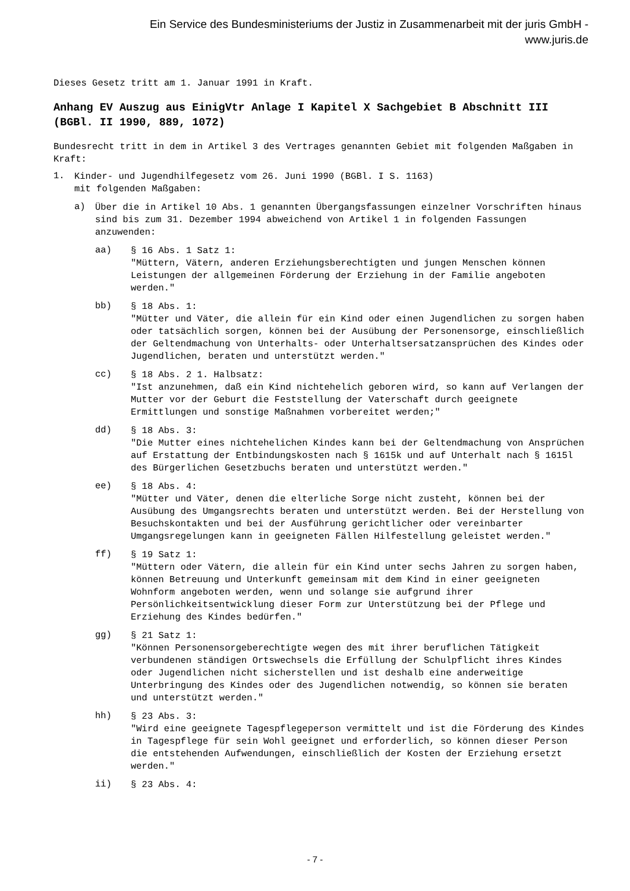Ein Service des Bundesministeriums der Justiz in Zusammenarbeit mit der juris GmbH -
www.juris.de
Dieses Gesetz tritt am 1. Januar 1991 in Kraft.
Anhang EV Auszug aus EinigVtr Anlage I Kapitel X Sachgebiet B Abschnitt III
(BGBl. II 1990, 889, 1072)
Bundesrecht tritt in dem in Artikel 3 des Vertrages genannten Gebiet mit folgenden Maßgaben in Kraft:
1.
Kinder- und Jugendhilfegesetz vom 26. Juni 1990 (BGBl. I S. 1163)
mit folgenden Maßgaben:
a)
Über die in Artikel 10 Abs. 1 genannten Übergangsfassungen einzelner Vorschriften hinaus sind bis zum 31. Dezember 1994 abweichend von Artikel 1 in folgenden Fassungen anzuwenden:
aa)
§ 16 Abs. 1 Satz 1:
"Müttern, Vätern, anderen Erziehungsberechtigten und jungen Menschen können Leistungen der allgemeinen Förderung der Erziehung in der Familie angeboten werden."
bb)
§ 18 Abs. 1:
"Mütter und Väter, die allein für ein Kind oder einen Jugendlichen zu sorgen haben oder tatsächlich sorgen, können bei der Ausübung der Personensorge, einschließlich der Geltendmachung von Unterhalts- oder Unterhaltsersatzansprüchen des Kindes oder Jugendlichen, beraten und unterstützt werden."
cc)
§ 18 Abs. 2 1. Halbsatz:
"Ist anzunehmen, daß ein Kind nichtehelich geboren wird, so kann auf Verlangen der Mutter vor der Geburt die Feststellung der Vaterschaft durch geeignete Ermittlungen und sonstige Maßnahmen vorbereitet werden;"
dd)
§ 18 Abs. 3:
"Die Mutter eines nichtehelichen Kindes kann bei der Geltendmachung von Ansprüchen auf Erstattung der Entbindungskosten nach § 1615k und auf Unterhalt nach § 1615l des Bürgerlichen Gesetzbuchs beraten und unterstützt werden."
ee)
§ 18 Abs. 4:
"Mütter und Väter, denen die elterliche Sorge nicht zusteht, können bei der Ausübung des Umgangsrechts beraten und unterstützt werden. Bei der Herstellung von Besuchskontakten und bei der Ausführung gerichtlicher oder vereinbarter Umgangsregelungen kann in geeigneten Fällen Hilfestellung geleistet werden."
ff)
§ 19 Satz 1:
"Müttern oder Vätern, die allein für ein Kind unter sechs Jahren zu sorgen haben, können Betreuung und Unterkunft gemeinsam mit dem Kind in einer geeigneten Wohnform angeboten werden, wenn und solange sie aufgrund ihrer Persönlichkeitsentwicklung dieser Form zur Unterstützung bei der Pflege und Erziehung des Kindes bedürfen."
gg)
§ 21 Satz 1:
"Können Personensorgeberechtigte wegen des mit ihrer beruflichen Tätigkeit verbundenen ständigen Ortswechsels die Erfüllung der Schulpflicht ihres Kindes oder Jugendlichen nicht sicherstellen und ist deshalb eine anderweitige Unterbringung des Kindes oder des Jugendlichen notwendig, so können sie beraten und unterstützt werden."
hh)
§ 23 Abs. 3:
"Wird eine geeignete Tagespflegeperson vermittelt und ist die Förderung des Kindes in Tagespflege für sein Wohl geeignet und erforderlich, so können dieser Person die entstehenden Aufwendungen, einschließlich der Kosten der Erziehung ersetzt werden."
ii)
§ 23 Abs. 4:
- 7 -